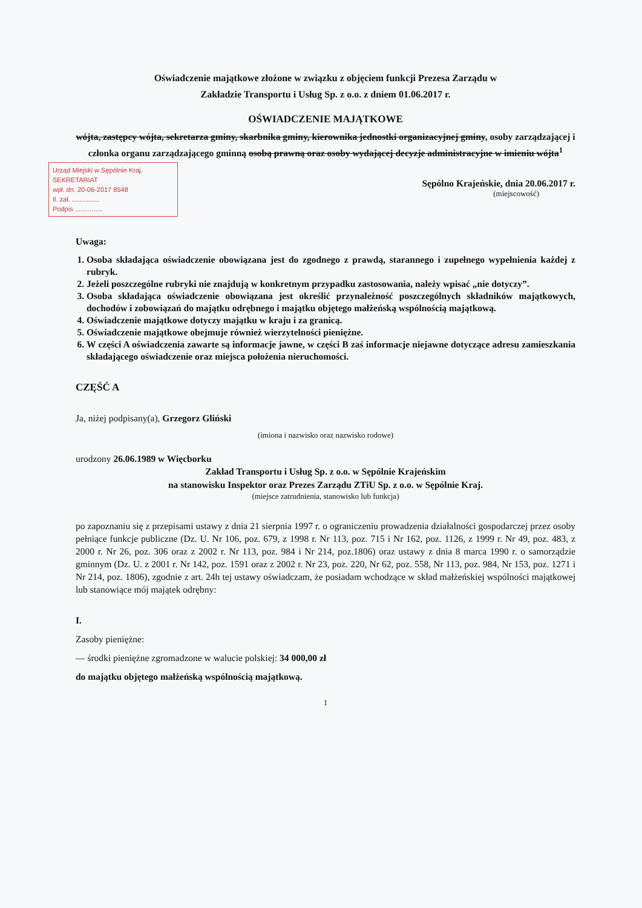Oświadczenie majątkowe złożone w związku z objęciem funkcji Prezesa Zarządu w
Zakładzie Transportu i Usług Sp. z o.o. z dniem 01.06.2017 r.
OŚWIADCZENIE MAJĄTKOWE
wójta, zastępcy wójta, sekretarza gminy, skarbnika gminy, kierownika jednostki organizacyjnej gminy, osoby zarządzającej i członka organu zarządzającego gminną osobą prawną oraz osoby wydającej decyzje administracyjne w imieniu wójta<sup>1</sup>
Urząd Miejski w Sępólnie Kraj.
SEKRETARIAT
wpł. dn. 20-06-2017 8548
Il. zał. ...............
Podpis ...............
Sępólno Krajeńskie, dnia 20.06.2017 r.
(miejscowość)
Uwaga:
1. Osoba składająca oświadczenie obowiązana jest do zgodnego z prawdą, starannego i zupełnego wypełnienia każdej z rubryk.
2. Jeżeli poszczególne rubryki nie znajdują w konkretnym przypadku zastosowania, należy wpisać „nie dotyczy”.
3. Osoba składająca oświadczenie obowiązana jest określić przynależność poszczególnych składników majątkowych, dochodów i zobowiązań do majątku odrębnego i majątku objętego małżeńską wspólnością majątkową.
4. Oświadczenie majątkowe dotyczy majątku w kraju i za granicą.
5. Oświadczenie majątkowe obejmuje również wierzytelności pieniężne.
6. W części A oświadczenia zawarte są informacje jawne, w części B zaś informacje niejawne dotyczące adresu zamieszkania składającego oświadczenie oraz miejsca położenia nieruchomości.
CZĘŚĆ A
Ja, niżej podpisany(a), Grzegorz Gliński
(imiona i nazwisko oraz nazwisko rodowe)
urodzony 26.06.1989 w Więcborku
Zakład Transportu i Usług Sp. z o.o. w Sępólnie Krajeńskim
na stanowisku Inspektor oraz Prezes Zarządu ZTiU Sp. z o.o. w Sępólnie Kraj.
(miejsce zatrudnienia, stanowisko lub funkcja)
po zapoznaniu się z przepisami ustawy z dnia 21 sierpnia 1997 r. o ograniczeniu prowadzenia działalności gospodarczej przez osoby pełniące funkcje publiczne (Dz. U. Nr 106, poz. 679, z 1998 r. Nr 113, poz. 715 i Nr 162, poz. 1126, z 1999 r. Nr 49, poz. 483, z 2000 r. Nr 26, poz. 306 oraz z 2002 r. Nr 113, poz. 984 i Nr 214, poz.1806) oraz ustawy z dnia 8 marca 1990 r. o samorządzie gminnym (Dz. U. z 2001 r. Nr 142, poz. 1591 oraz z 2002 r. Nr 23, poz. 220, Nr 62, poz. 558, Nr 113, poz. 984, Nr 153, poz. 1271 i Nr 214, poz. 1806), zgodnie z art. 24h tej ustawy oświadczam, że posiadam wchodzące w skład małżeńskiej wspólności majątkowej lub stanowiące mój majątek odrębny:
I.
Zasoby pieniężne:
— środki pieniężne zgromadzone w walucie polskiej: 34 000,00 zł
do majątku objętego małżeńską wspólnością majątkową.
1